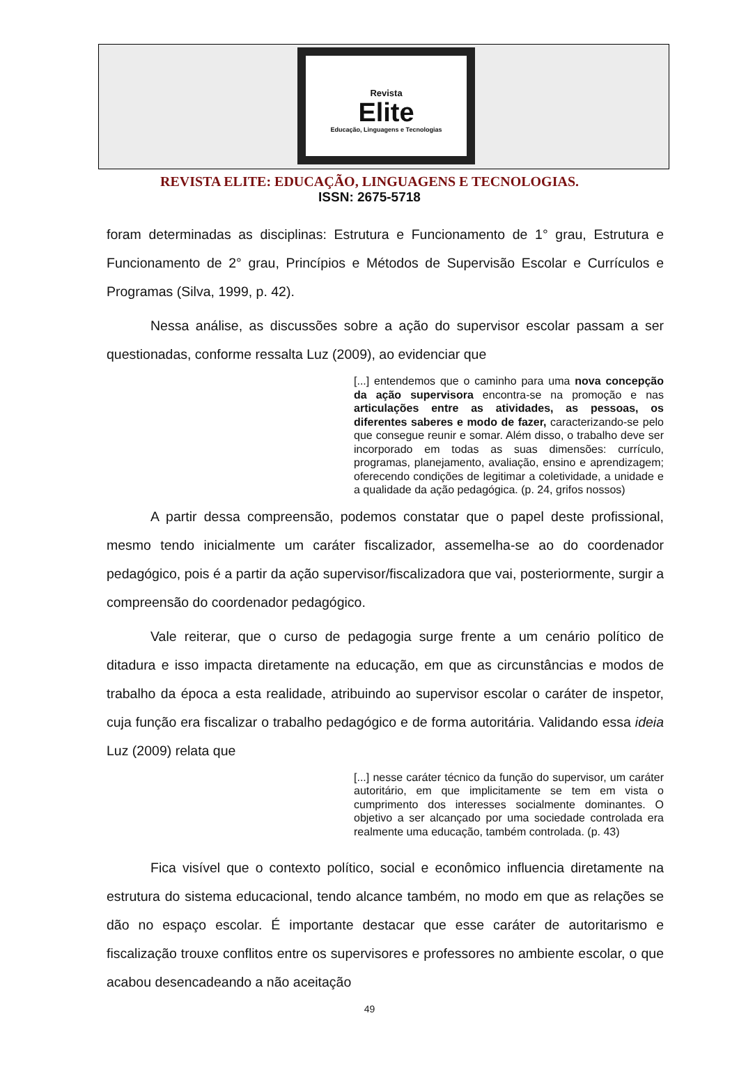Revista
Elite
Educação, Linguagens e Tecnologias
REVISTA ELITE: EDUCAÇÃO, LINGUAGENS E TECNOLOGIAS.
ISSN: 2675-5718
foram determinadas as disciplinas: Estrutura e Funcionamento de 1° grau, Estrutura e Funcionamento de 2° grau, Princípios e Métodos de Supervisão Escolar e Currículos e Programas (Silva, 1999, p. 42).
Nessa análise, as discussões sobre a ação do supervisor escolar passam a ser questionadas, conforme ressalta Luz (2009), ao evidenciar que
[...] entendemos que o caminho para uma nova concepção da ação supervisora encontra-se na promoção e nas articulações entre as atividades, as pessoas, os diferentes saberes e modo de fazer, caracterizando-se pelo que consegue reunir e somar. Além disso, o trabalho deve ser incorporado em todas as suas dimensões: currículo, programas, planejamento, avaliação, ensino e aprendizagem; oferecendo condições de legitimar a coletividade, a unidade e a qualidade da ação pedagógica. (p. 24, grifos nossos)
A partir dessa compreensão, podemos constatar que o papel deste profissional, mesmo tendo inicialmente um caráter fiscalizador, assemelha-se ao do coordenador pedagógico, pois é a partir da ação supervisor/fiscalizadora que vai, posteriormente, surgir a compreensão do coordenador pedagógico.
Vale reiterar, que o curso de pedagogia surge frente a um cenário político de ditadura e isso impacta diretamente na educação, em que as circunstâncias e modos de trabalho da época a esta realidade, atribuindo ao supervisor escolar o caráter de inspetor, cuja função era fiscalizar o trabalho pedagógico e de forma autoritária. Validando essa ideia Luz (2009) relata que
[...] nesse caráter técnico da função do supervisor, um caráter autoritário, em que implicitamente se tem em vista o cumprimento dos interesses socialmente dominantes. O objetivo a ser alcançado por uma sociedade controlada era realmente uma educação, também controlada. (p. 43)
Fica visível que o contexto político, social e econômico influencia diretamente na estrutura do sistema educacional, tendo alcance também, no modo em que as relações se dão no espaço escolar. É importante destacar que esse caráter de autoritarismo e fiscalização trouxe conflitos entre os supervisores e professores no ambiente escolar, o que acabou desencadeando a não aceitação
49